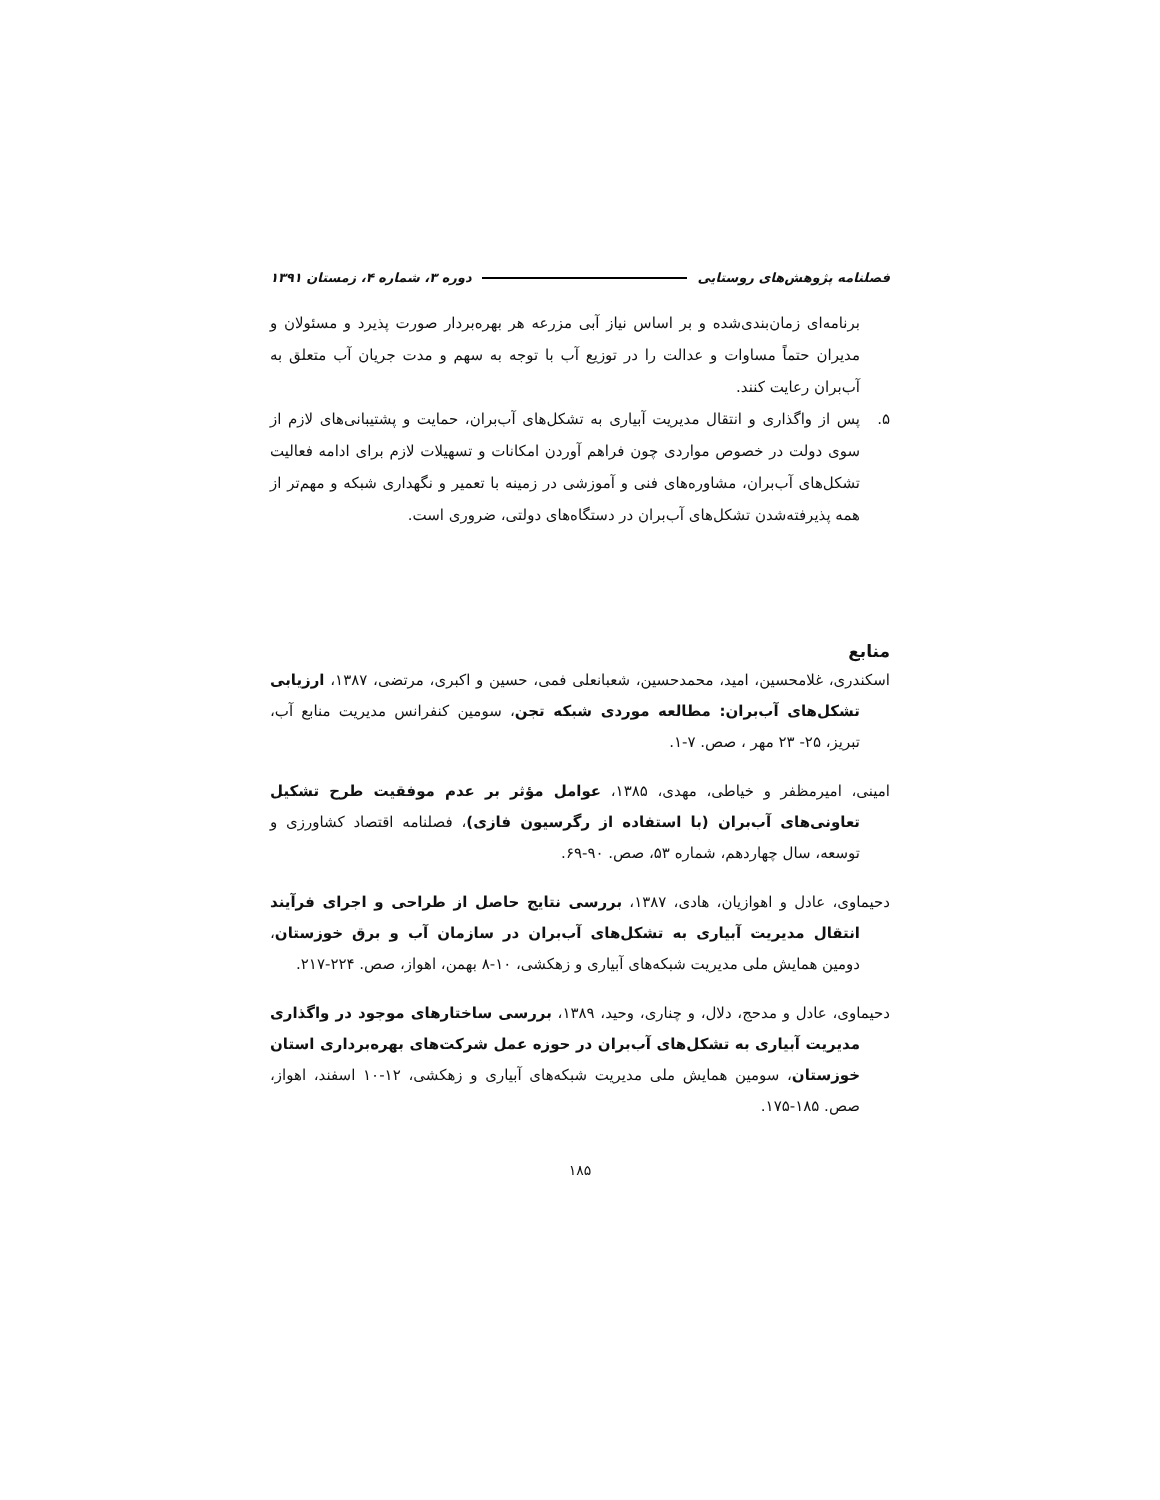فصلنامه پژوهش‌های روستایی دوره ۳، شماره ۴، زمستان ۱۳۹۱
برنامه‌ای زمان‌بندی‌شده و بر اساس نیاز آبی مزرعه هر بهره‌بردار صورت پذیرد و مسئولان و مدیران حتماً مساوات و عدالت را در توزیع آب با توجه به سهم و مدت جریان آب متعلق به آب‌بران رعایت کنند.
۵. پس از واگذاری و انتقال مدیریت آبیاری به تشکل‌های آب‌بران، حمایت و پشتیبانی‌های لازم از سوی دولت در خصوص مواردی چون فراهم آوردن امکانات و تسهیلات لازم برای ادامه فعالیت تشکل‌های آب‌بران، مشاوره‌های فنی و آموزشی در زمینه با تعمیر و نگهداری شبکه و مهم‌تر از همه پذیرفته‌شدن تشکل‌های آب‌بران در دستگاه‌های دولتی، ضروری است.
منابع
اسکندری، غلامحسین، امید، محمدحسین، شعبانعلی فمی، حسین و اکبری، مرتضی، ۱۳۸۷، ارزیابی تشکل‌های آب‌بران: مطالعه موردی شبکه تجن، سومین کنفرانس مدیریت منابع آب، تبریز، ۲۵- ۲۳ مهر ، صص. ۷-۱.
امینی، امیرمظفر و خیاطی، مهدی، ۱۳۸۵، عوامل مؤثر بر عدم موفقیت طرح تشکیل تعاونی‌های آب‌بران (با استفاده از رگرسیون فازی)، فصلنامه اقتصاد کشاورزی و توسعه، سال چهاردهم، شماره ۵۳، صص. ۹۰-۶۹.
دحیماوی، عادل و اهوازیان، هادی، ۱۳۸۷، بررسی نتایج حاصل از طراحی و اجرای فرآیند انتقال مدیریت آبیاری به تشکل‌های آب‌بران در سازمان آب و برق خوزستان، دومین همایش ملی مدیریت شبکه‌های آبیاری و زهکشی، ۱۰-۸ بهمن، اهواز، صص. ۲۲۴-۲۱۷.
دحیماوی، عادل و مدحج، دلال، و چناری، وحید، ۱۳۸۹، بررسی ساختارهای موجود در واگذاری مدیریت آبیاری به تشکل‌های آب‌بران در حوزه عمل شرکت‌های بهره‌برداری استان خوزستان، سومین همایش ملی مدیریت شبکه‌های آبیاری و زهکشی، ۱۲-۱۰ اسفند، اهواز، صص. ۱۸۵-۱۷۵.
۱۸۵